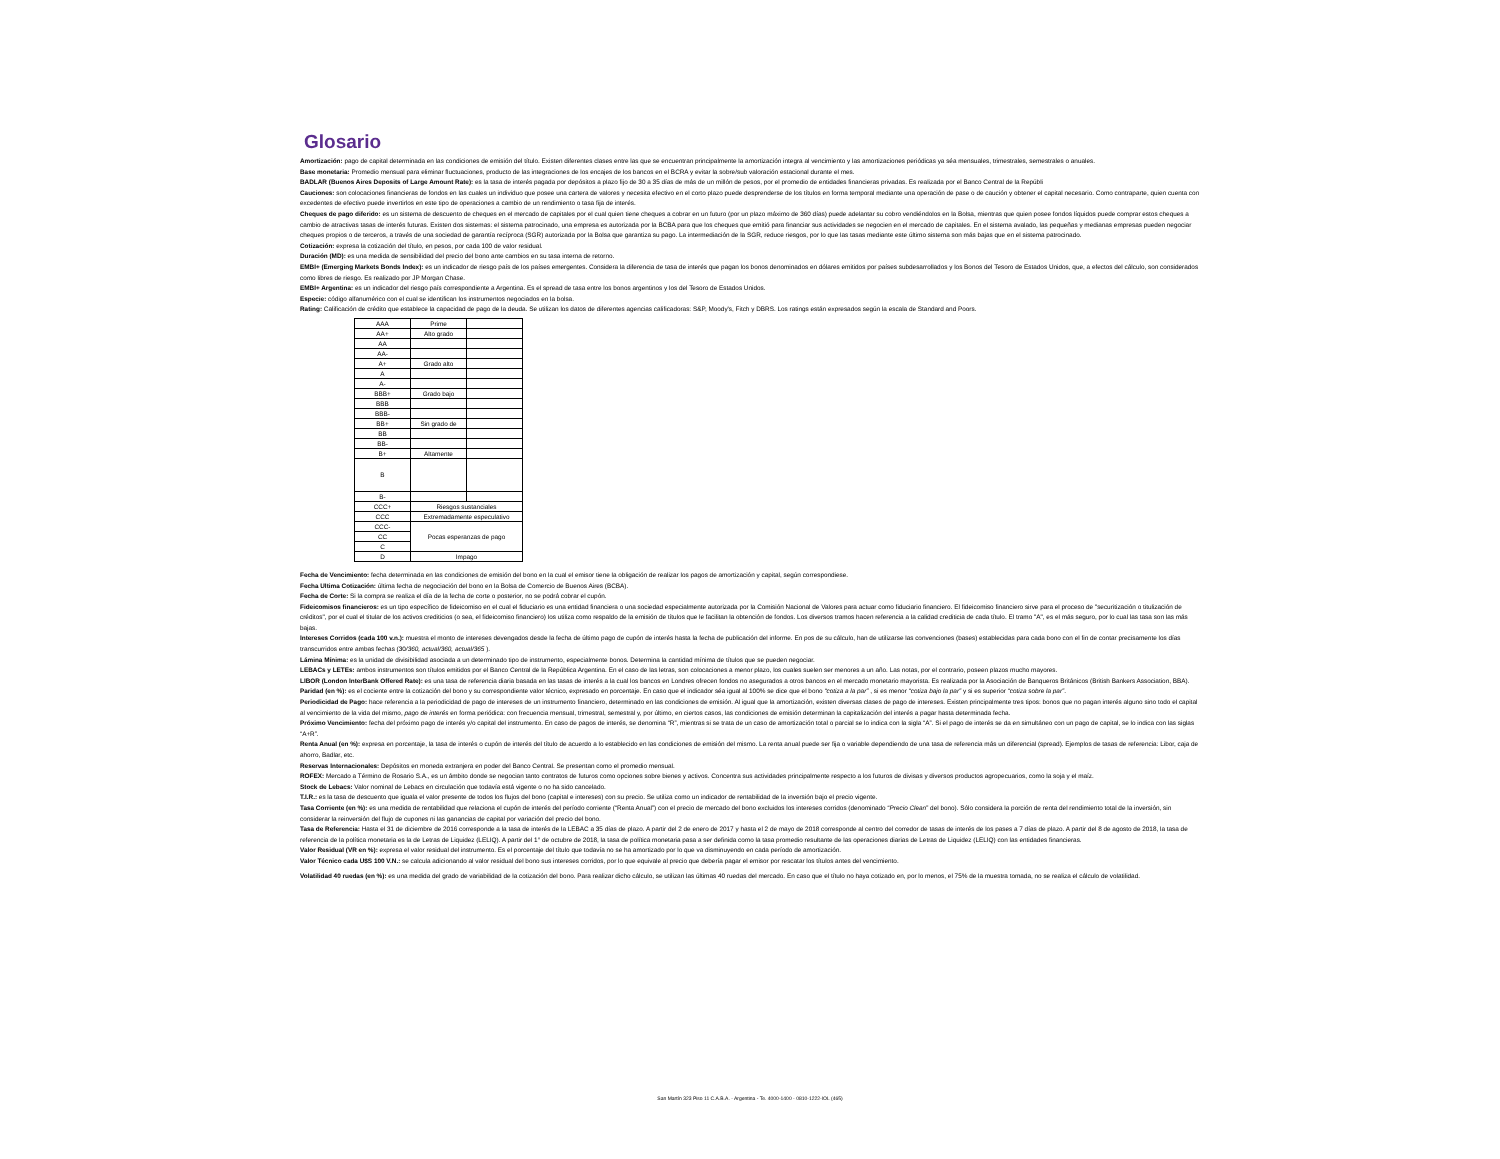Glosario
Amortización: pago de capital determinada en las condiciones de emisión del título. Existen diferentes clases entre las que se encuentran principalmente la amortización integra al vencimiento y las amortizaciones periódicas ya séa mensuales, trimestrales, semestrales o anuales.
Base monetaria: Promedio mensual para eliminar fluctuaciones, producto de las integraciones de los encajes de los bancos en el BCRA y evitar la sobre/sub valoración estacional durante el mes.
BADLAR (Buenos Aires Deposits of Large Amount Rate): es la tasa de interés pagada por depósitos a plazo fijo de 30 a 35 días de más de un millón de pesos, por el promedio de entidades financieras privadas. Es realizada por el Banco Central de la Repúbli
Cauciones: son colocaciones financieras de fondos en las cuales un individuo que posee una cartera de valores y necesita efectivo en el corto plazo puede desprenderse de los títulos en forma temporal mediante una operación de pase o de caución y obtener el capital necesario. Como contraparte, quien cuenta con excedentes de efectivo puede invertirlos en este tipo de operaciones a cambio de un rendimiento o tasa fija de interés.
Cheques de pago diferido: es un sistema de descuento de cheques en el mercado de capitales por el cual quien tiene cheques a cobrar en un futuro (por un plazo máximo de 360 días) puede adelantar su cobro vendiéndolos en la Bolsa, mientras que quien posee fondos líquidos puede comprar estos cheques a cambio de atractivas tasas de interés futuras. Existen dos sistemas: el sistema patrocinado, una empresa es autorizada por la BCBA para que los cheques que emitió para financiar sus actividades se negocien en el mercado de capitales. En el sistema avalado, las pequeñas y medianas empresas pueden negociar cheques propios o de terceros, a través de una sociedad de garantía recíproca (SGR) autorizada por la Bolsa que garantiza su pago. La intermediación de la SGR, reduce riesgos, por lo que las tasas mediante este último sistema son más bajas que en el sistema patrocinado.
Cotización: expresa la cotización del título, en pesos, por cada 100 de valor residual.
Duración (MD): es una medida de sensibilidad del precio del bono ante cambios en su tasa interna de retorno.
EMBI+ (Emerging Markets Bonds Index): es un indicador de riesgo país de los países emergentes. Considera la diferencia de tasa de interés que pagan los bonos denominados en dólares emitidos por países subdesarrollados y los Bonos del Tesoro de Estados Unidos, que, a efectos del cálculo, son considerados como libres de riesgo. Es realizado por JP Morgan Chase.
EMBI+ Argentina: es un indicador del riesgo país correspondiente a Argentina. Es el spread de tasa entre los bonos argentinos y los del Tesoro de Estados Unidos.
Especie: código alfanumérico con el cual se identifican los instrumentos negociados en la bolsa.
Rating: Calificación de crédito que establece la capacidad de pago de la deuda. Se utilizan los datos de diferentes agencias calificadoras: S&P, Moody's, Fitch y DBRS. Los ratings están expresados según la escala de Standard and Poors.
| AAA | Prime | |
| AA+ | Alto grado | |
| AA | | |
| AA- | | |
| A+ | Grado alto | |
| A | | |
| A- | | |
| BBB+ | Grado bajo | |
| BBB | | |
| BBB- | | |
| BB+ | Sin grado de | |
| BB | | |
| BB- | | |
| B+ | Altamente | |
| B | | |
| B- | | |
| CCC+ | Riesgos sustanciales | |
| CCC | Extremadamente especulativo | |
| CCC- | Pocas esperanzas de pago | |
| CC | | |
| C | | |
| D | Impago | |
Fecha de Vencimiento: fecha determinada en las condiciones de emisión del bono en la cual el emisor tiene la obligación de realizar los pagos de amortización y capital, según correspondiese.
Fecha Ultima Cotización: última fecha de negociación del bono en la Bolsa de Comercio de Buenos Aires (BCBA).
Fecha de Corte: Si la compra se realiza el día de la fecha de corte o posterior, no se podrá cobrar el cupón.
Fideicomisos financieros: es un tipo específico de fideicomiso en el cual el fiduciario es una entidad financiera o una sociedad especialmente autorizada por la Comisión Nacional de Valores para actuar como fiduciario financiero. El fideicomiso financiero sirve para el proceso de "securitización o titulización de créditos", por el cual el titular de los activos crediticios (o sea, el fideicomiso financiero) los utiliza como respaldo de la emisión de títulos que le facilitan la obtención de fondos. Los diversos tramos hacen referencia a la calidad crediticia de cada título. El tramo "A", es el más seguro, por lo cual las tasa son las más bajas.
Intereses Corridos (cada 100 v.n.): muestra el monto de intereses devengados desde la fecha de último pago de cupón de interés hasta la fecha de publicación del informe. En pos de su cálculo, han de utilizarse las convenciones (bases) establecidas para cada bono con el fin de contar precisamente los días transcurridos entre ambas fechas (30/360, actual/360, actual/365 ).
Lámina Mínima: es la unidad de divisibilidad asociada a un determinado tipo de instrumento, especialmente bonos. Determina la cantidad mínima de títulos que se pueden negociar.
LEBACs y LETEs: ambos instrumentos son títulos emitidos por el Banco Central de la República Argentina. En el caso de las letras, son colocaciones a menor plazo, los cuales suelen ser menores a un año. Las notas, por el contrario, poseen plazos mucho mayores.
LIBOR (London InterBank Offered Rate): es una tasa de referencia diaria basada en las tasas de interés a la cual los bancos en Londres ofrecen fondos no asegurados a otros bancos en el mercado monetario mayorista. Es realizada por la Asociación de Banqueros Británicos (British Bankers Association, BBA).
Paridad (en %): es el cociente entre la cotización del bono y su correspondiente valor técnico, expresado en porcentaje. En caso que el indicador séa igual al 100% se dice que el bono “cotiza a la par” , si es menor “cotiza bajo la par” y si es superior “cotiza sobre la par”.
Periodicidad de Pago: hace referencia a la periodicidad de pago de intereses de un instrumento financiero, determinado en las condiciones de emisión. Al igual que la amortización, existen diversas clases de pago de intereses. Existen principalmente tres tipos: bonos que no pagan interés alguno sino todo el capital al vencimiento de la vida del mismo, pago de interés en forma periódica: con frecuencia mensual, trimestral, semestral y, por último, en ciertos casos, las condiciones de emisión determinan la capitalización del interés a pagar hasta determinada fecha.
Próximo Vencimiento: fecha del próximo pago de interés y/o capital del instrumento. En caso de pagos de interés, se denomina “R”, mientras si se trata de un caso de amortización total o parcial se lo indica con la sigla “A”. Si el pago de interés se da en simultáneo con un pago de capital, se lo indica con las siglas “A+R”.
Renta Anual (en %): expresa en porcentaje, la tasa de interés o cupón de interés del título de acuerdo a lo establecido en las condiciones de emisión del mismo. La renta anual puede ser fija o variable dependiendo de una tasa de referencia más un diferencial (spread). Ejemplos de tasas de referencia: Libor, caja de ahorro, Badlar, etc.
Reservas Internacionales: Depósitos en moneda extranjera en poder del Banco Central. Se presentan como el promedio mensual.
ROFEX: Mercado a Término de Rosario S.A., es un ámbito donde se negocian tanto contratos de futuros como opciones sobre bienes y activos. Concentra sus actividades principalmente respecto a los futuros de divisas y diversos productos agropecuarios, como la soja y el maíz.
Stock de Lebacs: Valor nominal de Lebacs en circulación que todavía está vigente o no ha sido cancelado.
T.I.R.: es la tasa de descuento que iguala el valor presente de todos los flujos del bono (capital e intereses) con su precio. Se utiliza como un indicador de rentabilidad de la inversión bajo el precio vigente.
Tasa Corriente (en %): es una medida de rentabilidad que relaciona el cupón de interés del período corriente (“Renta Anual”) con el precio de mercado del bono excluidos los intereses corridos (denominado “Precio Clean” del bono). Sólo considera la porción de renta del rendimiento total de la inversión, sin considerar la reinversión del flujo de cupones ni las ganancias de capital por variación del precio del bono.
Tasa de Referencia: Hasta el 31 de diciembre de 2016 corresponde a la tasa de interés de la LEBAC a 35 días de plazo. A partir del 2 de enero de 2017 y hasta el 2 de mayo de 2018 corresponde al centro del corredor de tasas de interés de los pases a 7 días de plazo. A partir del 8 de agosto de 2018, la tasa de referencia de la política monetaria es la de Letras de Liquidez (LELIQ). A partir del 1° de octubre de 2018, la tasa de política monetaria pasa a ser definida como la tasa promedio resultante de las operaciones diarias de Letras de Liquidez (LELIQ) con las entidades financieras.
Valor Residual (VR en %): expresa el valor residual del instrumento. Es el porcentaje del título que todavía no se ha amortizado por lo que va disminuyendo en cada período de amortización.
Valor Técnico cada U$S 100 V.N.: se calcula adicionando al valor residual del bono sus intereses corridos, por lo que equivale al precio que debería pagar el emisor por rescatar los títulos antes del vencimiento.
Volatilidad 40 ruedas (en %): es una medida del grado de variabilidad de la cotización del bono. Para realizar dicho cálculo, se utilizan las últimas 40 ruedas del mercado. En caso que el título no haya cotizado en, por lo menos, el 75% de la muestra tomada, no se realiza el cálculo de volatilidad.
San Martín 323 Piso 11 C.A.B.A. - Argentina - Te. 4000-1400 - 0810-1222-IOL (465)